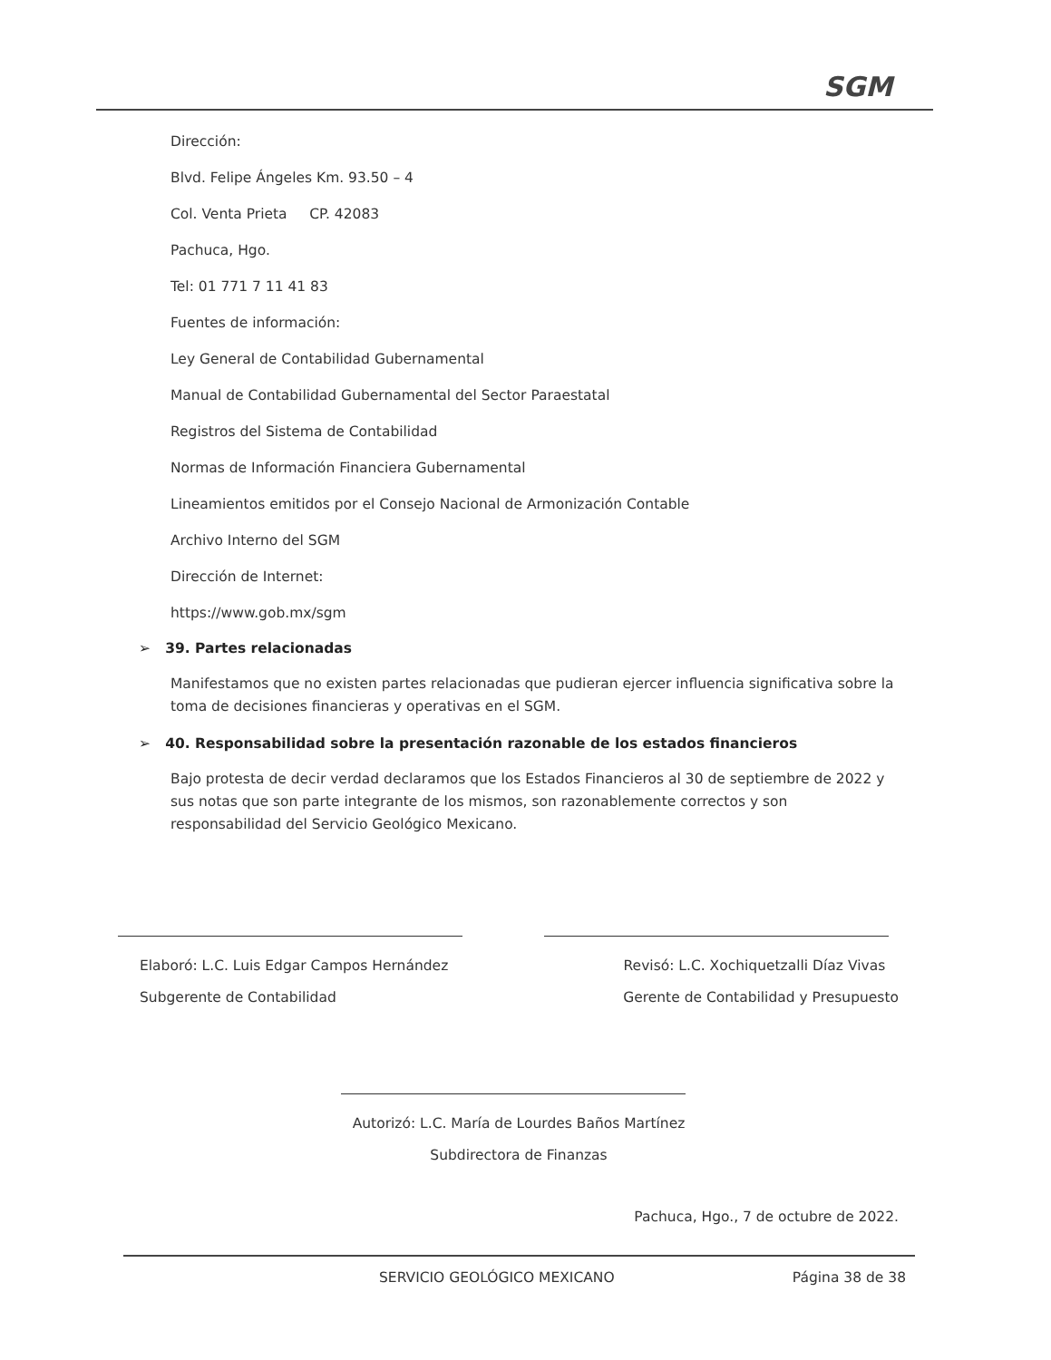SGM
Dirección:
Blvd. Felipe Ángeles Km. 93.50 – 4
Col. Venta Prieta CP. 42083
Pachuca, Hgo.
Tel: 01 771 7 11 41 83
Fuentes de información:
Ley General de Contabilidad Gubernamental
Manual de Contabilidad Gubernamental del Sector Paraestatal
Registros del Sistema de Contabilidad
Normas de Información Financiera Gubernamental
Lineamientos emitidos por el Consejo Nacional de Armonización Contable
Archivo Interno del SGM
Dirección de Internet:
https://www.gob.mx/sgm
➢ 39. Partes relacionadas
Manifestamos que no existen partes relacionadas que pudieran ejercer influencia significativa sobre la toma de decisiones financieras y operativas en el SGM.
➢ 40. Responsabilidad sobre la presentación razonable de los estados financieros
Bajo protesta de decir verdad declaramos que los Estados Financieros al 30 de septiembre de 2022 y sus notas que son parte integrante de los mismos, son razonablemente correctos y son responsabilidad del Servicio Geológico Mexicano.
Elaboró: L.C. Luis Edgar Campos Hernández
Subgerente de Contabilidad
Revisó: L.C. Xochiquetzalli Díaz Vivas
Gerente de Contabilidad y Presupuesto
Autorizó: L.C. María de Lourdes Baños Martínez
Subdirectora de Finanzas
Pachuca, Hgo., 7 de octubre de 2022.
SERVICIO GEOLÓGICO MEXICANO Página 38 de 38